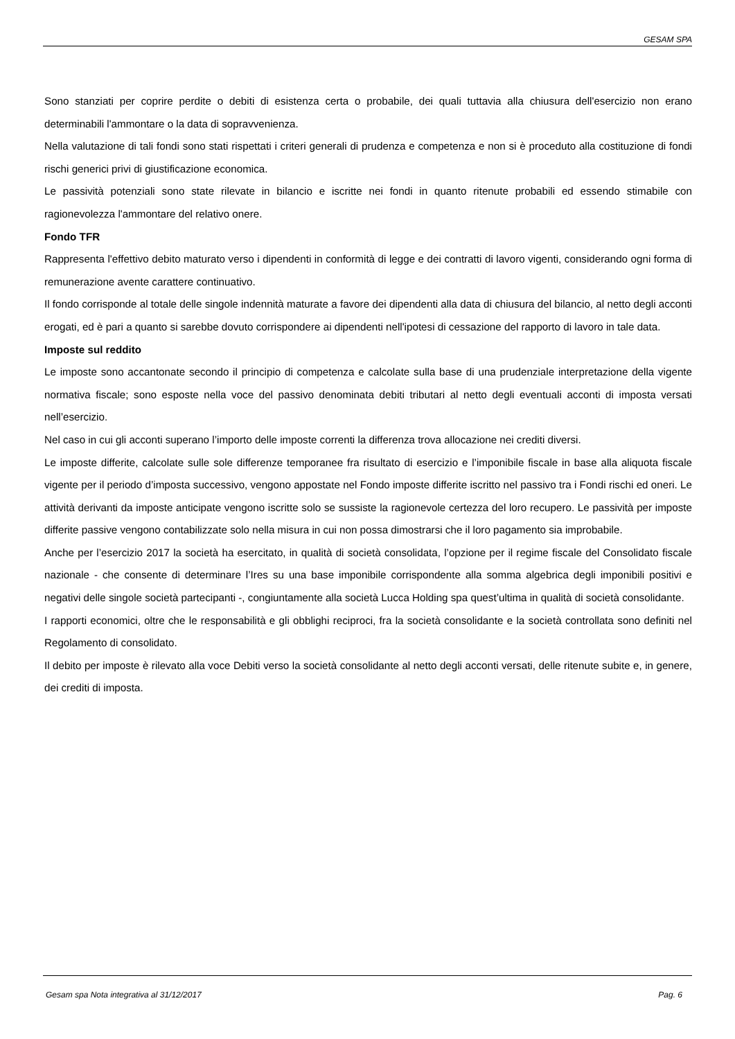GESAM SPA
Sono stanziati per coprire perdite o debiti di esistenza certa o probabile, dei quali tuttavia alla chiusura dell'esercizio non erano determinabili l'ammontare o la data di sopravvenienza.
Nella valutazione di tali fondi sono stati rispettati i criteri generali di prudenza e competenza e non si è proceduto alla costituzione di fondi rischi generici privi di giustificazione economica.
Le passività potenziali sono state rilevate in bilancio e iscritte nei fondi in quanto ritenute probabili ed essendo stimabile con ragionevolezza l'ammontare del relativo onere.
Fondo TFR
Rappresenta l'effettivo debito maturato verso i dipendenti in conformità di legge e dei contratti di lavoro vigenti, considerando ogni forma di remunerazione avente carattere continuativo.
Il fondo corrisponde al totale delle singole indennità maturate a favore dei dipendenti alla data di chiusura del bilancio, al netto degli acconti erogati, ed è pari a quanto si sarebbe dovuto corrispondere ai dipendenti nell'ipotesi di cessazione del rapporto di lavoro in tale data.
Imposte sul reddito
Le imposte sono accantonate secondo il principio di competenza e calcolate sulla base di una prudenziale interpretazione della vigente normativa fiscale; sono esposte nella voce del passivo denominata debiti tributari al netto degli eventuali acconti di imposta versati nell’esercizio.
Nel caso in cui gli acconti superano l’importo delle imposte correnti la differenza trova allocazione nei crediti diversi.
Le imposte differite, calcolate sulle sole differenze temporanee fra risultato di esercizio e l’imponibile fiscale in base alla aliquota fiscale vigente per il periodo d’imposta successivo, vengono appostate nel Fondo imposte differite iscritto nel passivo tra i Fondi rischi ed oneri. Le attività derivanti da imposte anticipate vengono iscritte solo se sussiste la ragionevole certezza del loro recupero. Le passività per imposte differite passive vengono contabilizzate solo nella misura in cui non possa dimostrarsi che il loro pagamento sia improbabile.
Anche per l’esercizio 2017 la società ha esercitato, in qualità di società consolidata, l’opzione per il regime fiscale del Consolidato fiscale nazionale - che consente di determinare l’Ires su una base imponibile corrispondente alla somma algebrica degli imponibili positivi e negativi delle singole società partecipanti -, congiuntamente alla società Lucca Holding spa quest’ultima in qualità di società consolidante.
I rapporti economici, oltre che le responsabilità e gli obblighi reciproci, fra la società consolidante e la società controllata sono definiti nel Regolamento di consolidato.
Il debito per imposte è rilevato alla voce Debiti verso la società consolidante al netto degli acconti versati, delle ritenute subite e, in genere, dei crediti di imposta.
Gesam spa Nota integrativa al 31/12/2017 Pag. 6